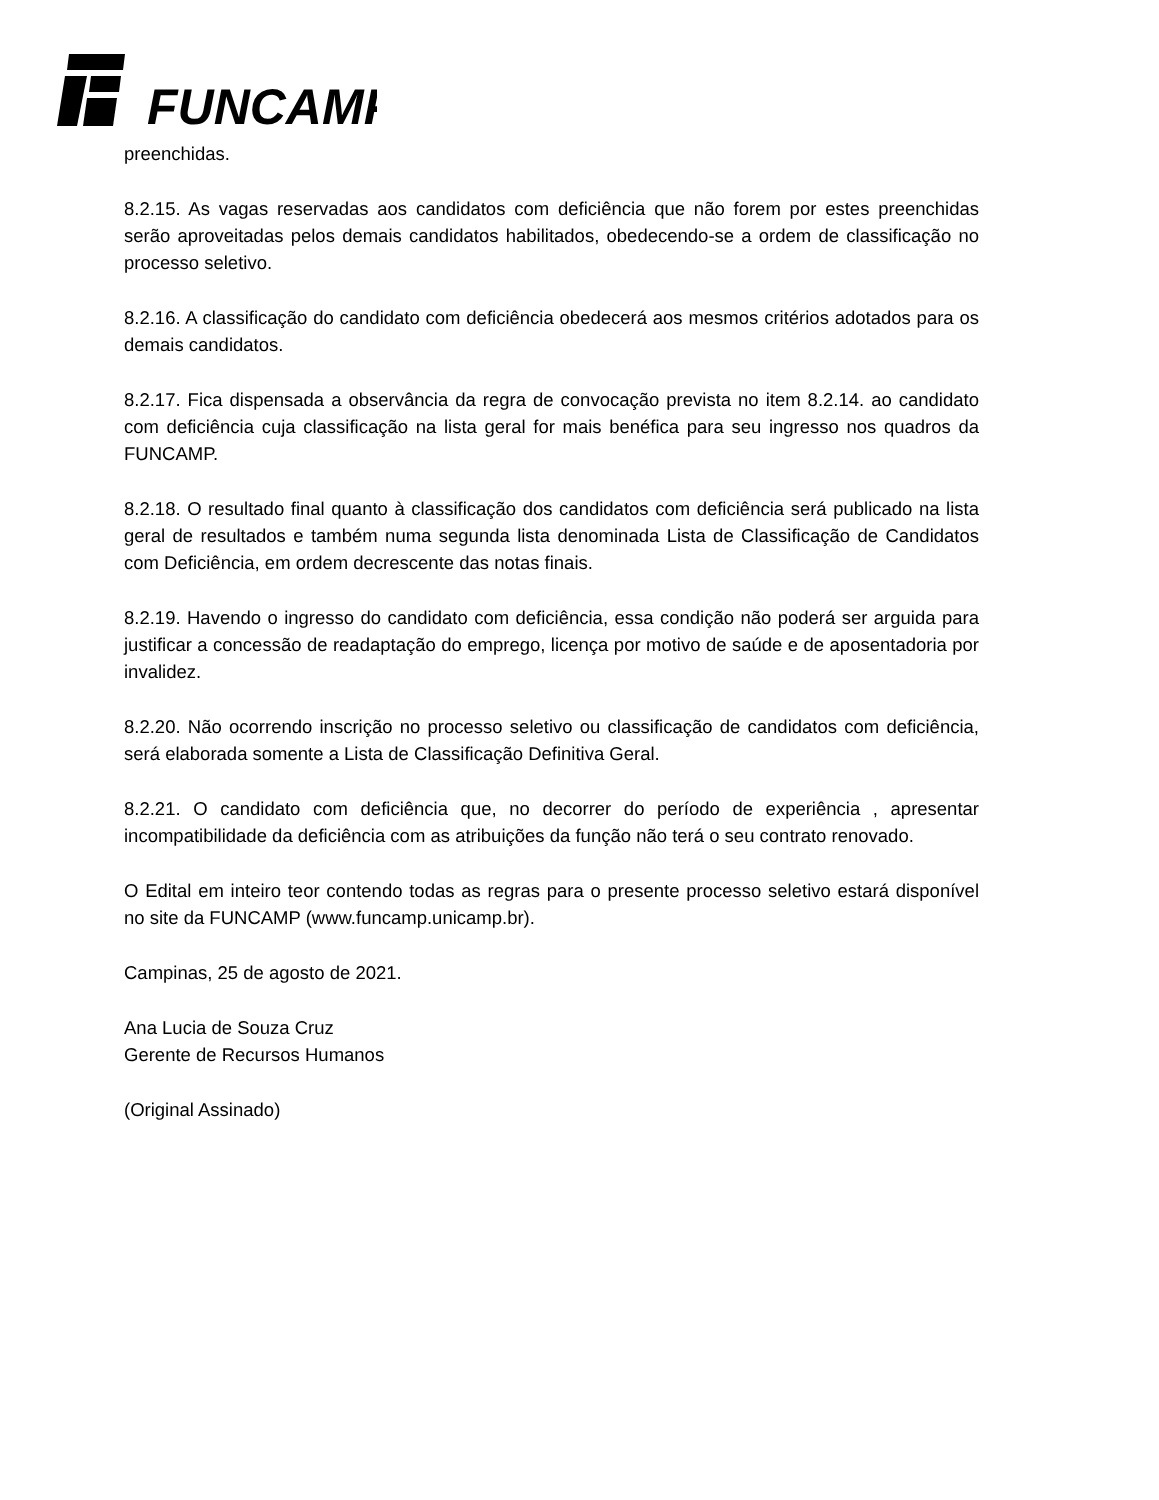FUNCAMP
preenchidas.
8.2.15. As vagas reservadas aos candidatos com deficiência que não forem por estes preenchidas serão aproveitadas pelos demais candidatos habilitados, obedecendo-se a ordem de classificação no processo seletivo.
8.2.16. A classificação do candidato com deficiência obedecerá aos mesmos critérios adotados para os demais candidatos.
8.2.17. Fica dispensada a observância da regra de convocação prevista no item 8.2.14. ao candidato com deficiência cuja classificação na lista geral for mais benéfica para seu ingresso nos quadros da FUNCAMP.
8.2.18. O resultado final quanto à classificação dos candidatos com deficiência será publicado na lista geral de resultados e também numa segunda lista denominada Lista de Classificação de Candidatos com Deficiência, em ordem decrescente das notas finais.
8.2.19. Havendo o ingresso do candidato com deficiência, essa condição não poderá ser arguida para justificar a concessão de readaptação do emprego, licença por motivo de saúde e de aposentadoria por invalidez.
8.2.20. Não ocorrendo inscrição no processo seletivo ou classificação de candidatos com deficiência, será elaborada somente a Lista de Classificação Definitiva Geral.
8.2.21. O candidato com deficiência que, no decorrer do período de experiência , apresentar incompatibilidade da deficiência com as atribuições da função não terá o seu contrato renovado.
O Edital em inteiro teor contendo todas as regras para o presente processo seletivo estará disponível no site da FUNCAMP (www.funcamp.unicamp.br).
Campinas, 25 de agosto de 2021.
Ana Lucia de Souza Cruz
Gerente de Recursos Humanos
(Original Assinado)